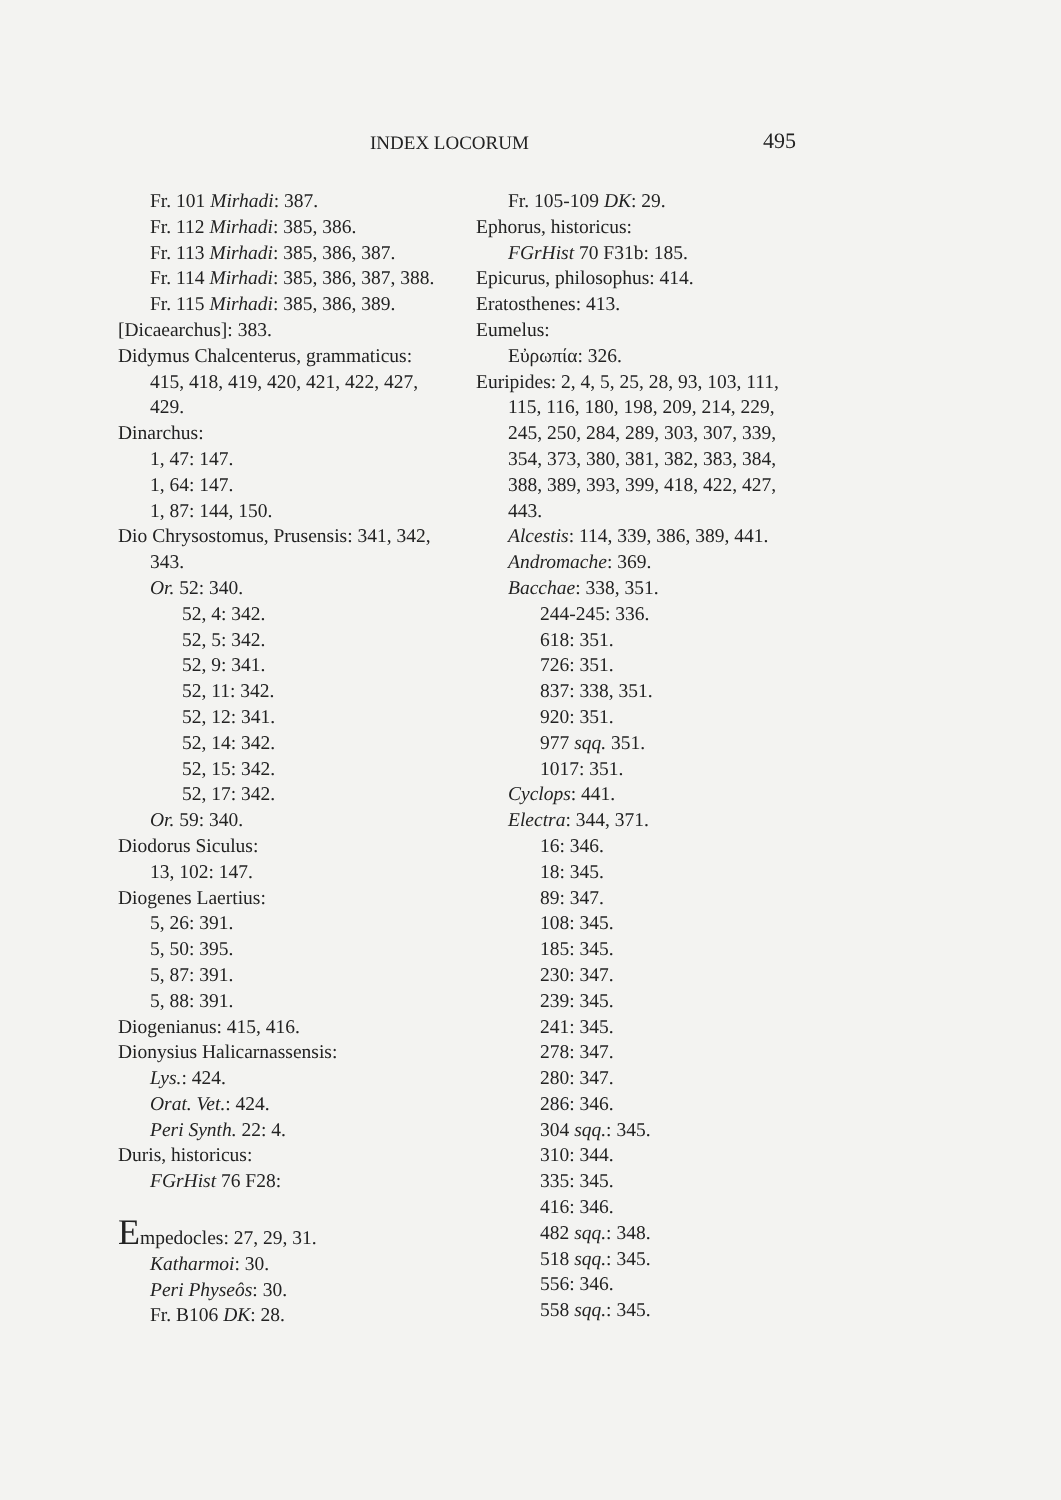INDEX LOCORUM 495
Fr. 101 Mirhadi: 387.
Fr. 112 Mirhadi: 385, 386.
Fr. 113 Mirhadi: 385, 386, 387.
Fr. 114 Mirhadi: 385, 386, 387, 388.
Fr. 115 Mirhadi: 385, 386, 389.
[Dicaearchus]: 383.
Didymus Chalcenterus, grammaticus: 415, 418, 419, 420, 421, 422, 427, 429.
Dinarchus:
1, 47: 147.
1, 64: 147.
1, 87: 144, 150.
Dio Chrysostomus, Prusensis: 341, 342, 343.
Or. 52: 340.
52, 4: 342.
52, 5: 342.
52, 9: 341.
52, 11: 342.
52, 12: 341.
52, 14: 342.
52, 15: 342.
52, 17: 342.
Or. 59: 340.
Diodorus Siculus:
13, 102: 147.
Diogenes Laertius:
5, 26: 391.
5, 50: 395.
5, 87: 391.
5, 88: 391.
Diogenianus: 415, 416.
Dionysius Halicarnassensis:
Lys.: 424.
Orat. Vet.: 424.
Peri Synth. 22: 4.
Duris, historicus:
FGrHist 76 F28:
Empedocles: 27, 29, 31.
Katharmoi: 30.
Peri Physeôs: 30.
Fr. B106 DK: 28.
Fr. 105-109 DK: 29.
Ephorus, historicus:
FGrHist 70 F31b: 185.
Epicurus, philosophus: 414.
Eratosthenes: 413.
Eumelus:
Εὐρωπία: 326.
Euripides: 2, 4, 5, 25, 28, 93, 103, 111, 115, 116, 180, 198, 209, 214, 229, 245, 250, 284, 289, 303, 307, 339, 354, 373, 380, 381, 382, 383, 384, 388, 389, 393, 399, 418, 422, 427, 443.
Alcestis: 114, 339, 386, 389, 441.
Andromache: 369.
Bacchae: 338, 351.
244-245: 336.
618: 351.
726: 351.
837: 338, 351.
920: 351.
977 sqq. 351.
1017: 351.
Cyclops: 441.
Electra: 344, 371.
16: 346.
18: 345.
89: 347.
108: 345.
185: 345.
230: 347.
239: 345.
241: 345.
278: 347.
280: 347.
286: 346.
304 sqq.: 345.
310: 344.
335: 345.
416: 346.
482 sqq.: 348.
518 sqq.: 345.
556: 346.
558 sqq.: 345.